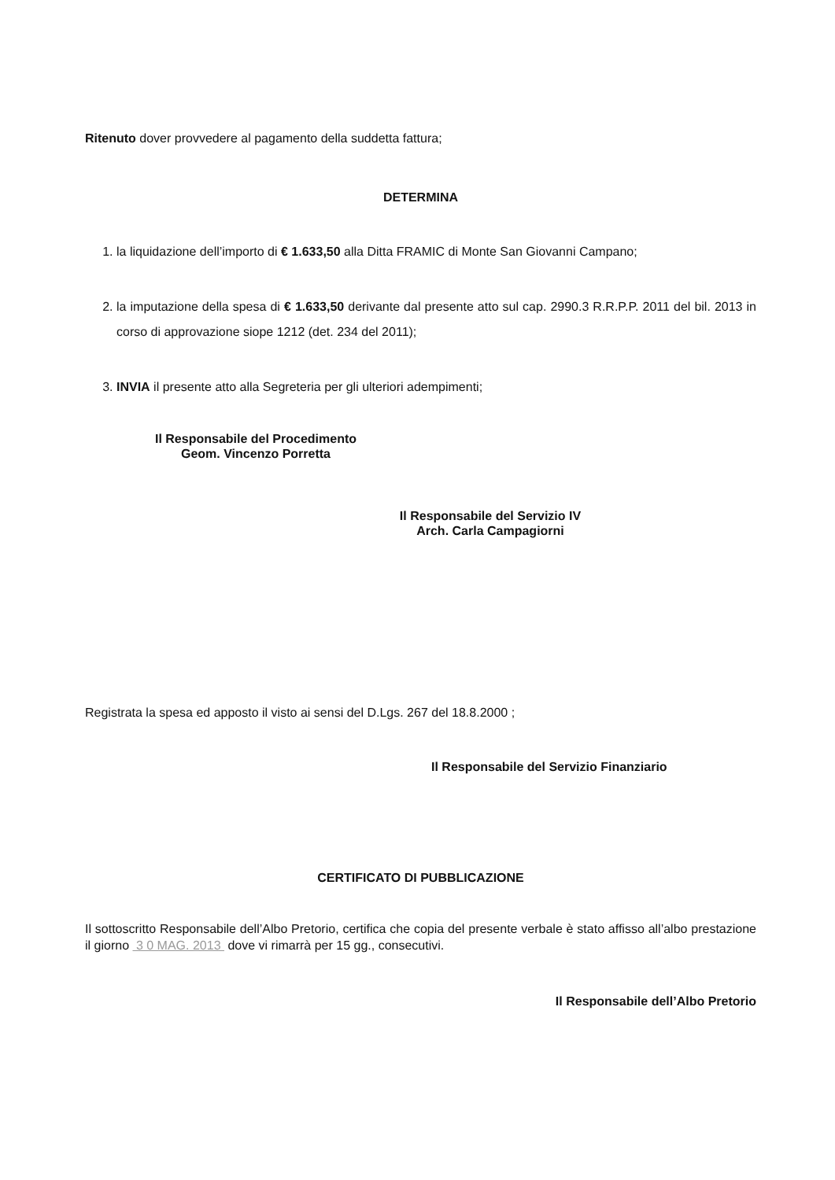Ritenuto dover provvedere al pagamento della suddetta fattura;
DETERMINA
1. la liquidazione dell’importo di € 1.633,50 alla Ditta FRAMIC di Monte San Giovanni Campano;
2. la imputazione della spesa di € 1.633,50 derivante dal presente atto sul cap. 2990.3 R.R.P.P. 2011 del bil. 2013 in corso di approvazione siope 1212 (det. 234 del 2011);
3. INVIA il presente atto alla Segreteria per gli ulteriori adempimenti;
Il Responsabile del Procedimento
Geom. Vincenzo Porretta
Il Responsabile del Servizio IV
Arch. Carla Campagiorni
Registrata la spesa ed apposto il visto ai sensi del D.Lgs. 267 del 18.8.2000 ;
Il Responsabile del Servizio Finanziario
CERTIFICATO DI PUBBLICAZIONE
Il sottoscritto Responsabile dell’Albo Pretorio, certifica che copia del presente verbale è stato affisso all’albo prestazione il giorno 3 0 MAG. 2013 dove vi rimarrà per 15 gg., consecutivi.
Il Responsabile dell’Albo Pretorio